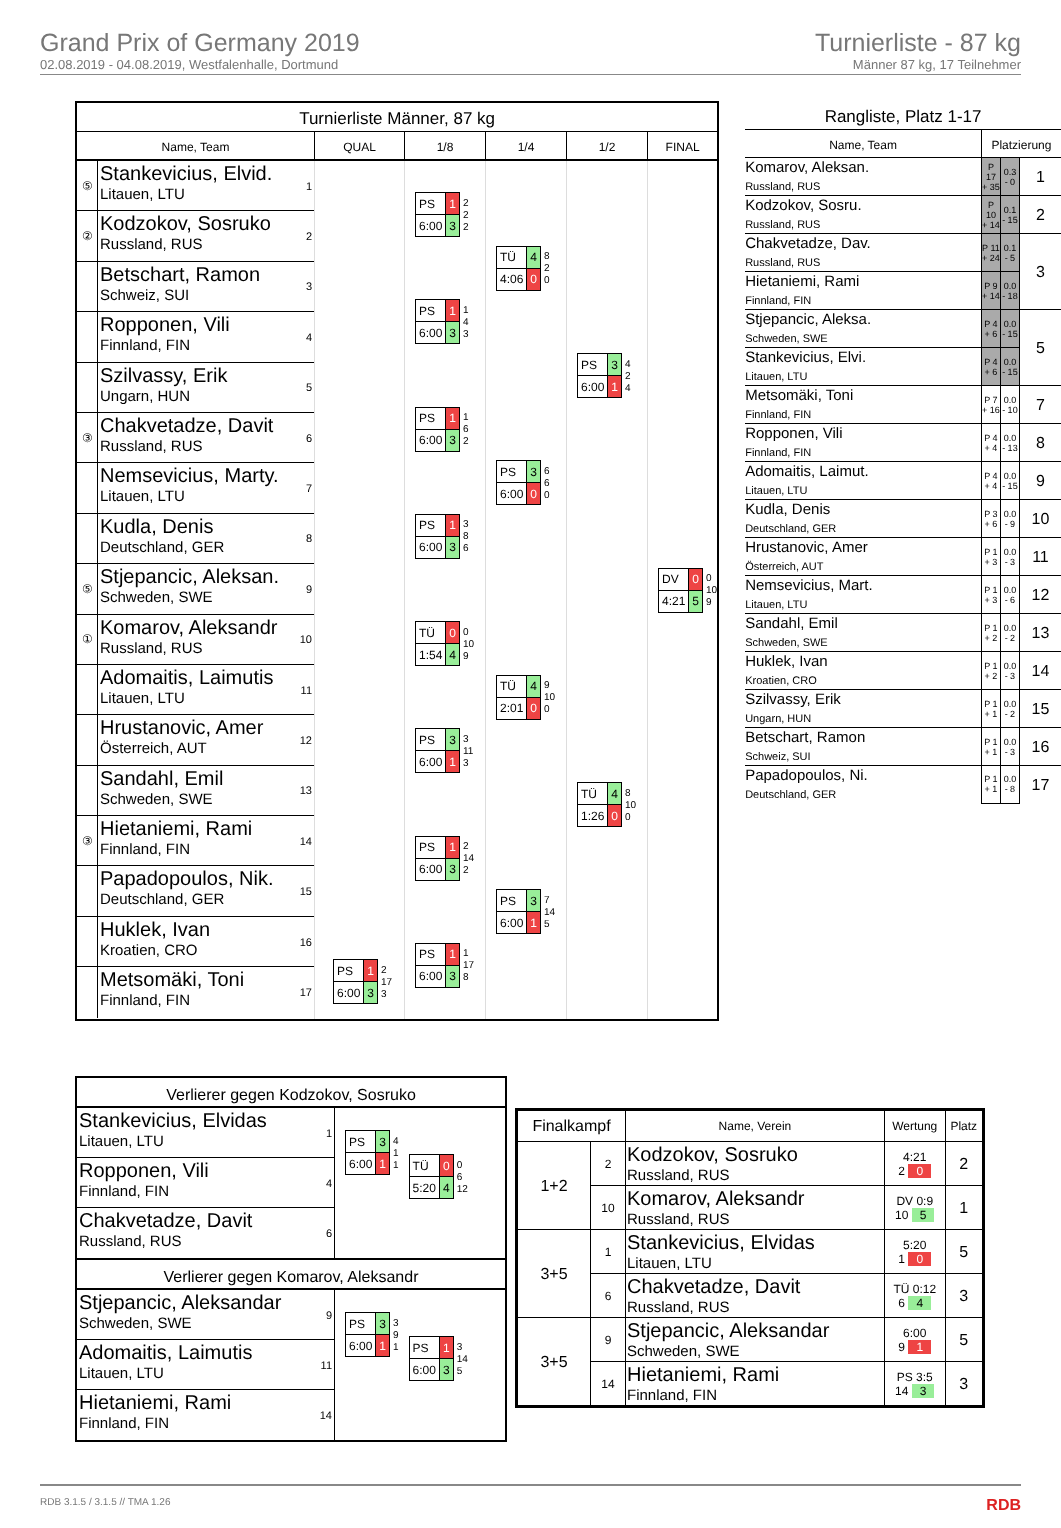Grand Prix of Germany 2019
02.08.2019 - 04.08.2019, Westfalenhalle, Dortmund
Turnierliste - 87 kg
Männer 87 kg, 17 Teilnehmer
Turnierliste Männer, 87 kg
Name, Team QUAL 1/8 1/4 1/2 FINAL
⑤
Stankevicius, Elvid.
Litauen, LTU
1
②
Kodzokov, Sosruko
Russland, RUS
2
Betschart, Ramon
Schweiz, SUI
3
Ropponen, Vili
Finnland, FIN
4
Szilvassy, Erik
Ungarn, HUN
5
③
Chakvetadze, Davit
Russland, RUS
6
Nemsevicius, Marty.
Litauen, LTU
7
Kudla, Denis
Deutschland, GER
8
⑤
Stjepancic, Aleksan.
Schweden, SWE
9
①
Komarov, Aleksandr
Russland, RUS
10
Adomaitis, Laimutis
Litauen, LTU
11
Hrustanovic, Amer
Österreich, AUT
12
Sandahl, Emil
Schweden, SWE
13
③
Hietaniemi, Rami
Finnland, FIN
14
Papadopoulos, Nik.
Deutschland, GER
15
Huklek, Ivan
Kroatien, CRO
16
Metsomäki, Toni
Finnland, FIN
17
| PS | 1 |
| 6:00 | 3 |
2
17
3
| PS | 1 |
| 6:00 | 3 |
2
2
2
| PS | 1 |
| 6:00 | 3 |
1
4
3
| PS | 1 |
| 6:00 | 3 |
1
6
2
| PS | 1 |
| 6:00 | 3 |
3
8
6
| TÜ | 0 |
| 1:54 | 4 |
0
10
9
| PS | 3 |
| 6:00 | 1 |
3
11
3
| PS | 1 |
| 6:00 | 3 |
2
14
2
| PS | 1 |
| 6:00 | 3 |
1
17
8
| TÜ | 4 |
| 4:06 | 0 |
8
2
0
| PS | 3 |
| 6:00 | 0 |
6
6
0
| TÜ | 4 |
| 2:01 | 0 |
9
10
0
| PS | 3 |
| 6:00 | 1 |
7
14
5
| PS | 3 |
| 6:00 | 1 |
4
2
4
| TÜ | 4 |
| 1:26 | 0 |
8
10
0
| DV | 0 |
| 4:21 | 5 |
0
10
9
Rangliste, Platz 1-17
| Name, Team | Platzierung | | |
| --- | --- | --- | --- |
| Komarov, Aleksan. Russland, RUS | P 17 + 35 | 0.3 - 0 | 1 |
| Kodzokov, Sosru. Russland, RUS | P 10 + 14 | 0.1 - 15 | 2 |
| Chakvetadze, Dav. Russland, RUS | P 11 + 24 | 0.1 - 5 | 3 |
| Hietaniemi, Rami Finnland, FIN | P 9 + 14 | 0.0 - 18 | |
| Stjepancic, Aleksa. Schweden, SWE | P 4 + 6 | 0.0 - 15 | 5 |
| Stankevicius, Elvi. Litauen, LTU | P 4 + 6 | 0.0 - 15 | |
| Metsomäki, Toni Finnland, FIN | P 7 + 16 | 0.0 - 10 | 7 |
| Ropponen, Vili Finnland, FIN | P 4 + 4 | 0.0 - 13 | 8 |
| Adomaitis, Laimut. Litauen, LTU | P 4 + 4 | 0.0 - 15 | 9 |
| Kudla, Denis Deutschland, GER | P 3 + 6 | 0.0 - 9 | 10 |
| Hrustanovic, Amer Österreich, AUT | P 1 + 3 | 0.0 - 3 | 11 |
| Nemsevicius, Mart. Litauen, LTU | P 1 + 3 | 0.0 - 6 | 12 |
| Sandahl, Emil Schweden, SWE | P 1 + 2 | 0.0 - 2 | 13 |
| Huklek, Ivan Kroatien, CRO | P 1 + 2 | 0.0 - 3 | 14 |
| Szilvassy, Erik Ungarn, HUN | P 1 + 1 | 0.0 - 2 | 15 |
| Betschart, Ramon Schweiz, SUI | P 1 + 1 | 0.0 - 3 | 16 |
| Papadopoulos, Ni. Deutschland, GER | P 1 + 1 | 0.0 - 8 | 17 |
Verlierer gegen Kodzokov, Sosruko
Stankevicius, Elvidas
Litauen, LTU
1
Ropponen, Vili
Finnland, FIN
4
Chakvetadze, Davit
Russland, RUS
6
| PS | 3 |
| 6:00 | 1 |
4
1
1
| TÜ | 0 |
| 5:20 | 4 |
0
6
12
Verlierer gegen Komarov, Aleksandr
Stjepancic, Aleksandar
Schweden, SWE
9
Adomaitis, Laimutis
Litauen, LTU
11
Hietaniemi, Rami
Finnland, FIN
14
| PS | 3 |
| 6:00 | 1 |
3
9
1
| PS | 1 |
| 6:00 | 3 |
3
14
5
| Finalkampf | | Name, Verein | Wertung | Platz |
| --- | --- | --- | --- | --- |
| 1+2 | 2 | Kodzokov, Sosruko Russland, RUS | 4:21 2 0 | 2 |
| | 10 | Komarov, Aleksandr Russland, RUS | DV 0:9 10 5 | 1 |
| 3+5 | 1 | Stankevicius, Elvidas Litauen, LTU | 5:20 1 0 | 5 |
| | 6 | Chakvetadze, Davit Russland, RUS | TÜ 0:12 6 4 | 3 |
| 3+5 | 9 | Stjepancic, Aleksandar Schweden, SWE | 6:00 9 1 | 5 |
| | 14 | Hietaniemi, Rami Finnland, FIN | PS 3:5 14 3 | 3 |
RDB 3.1.5 / 3.1.5 // TMA 1.26 RDB